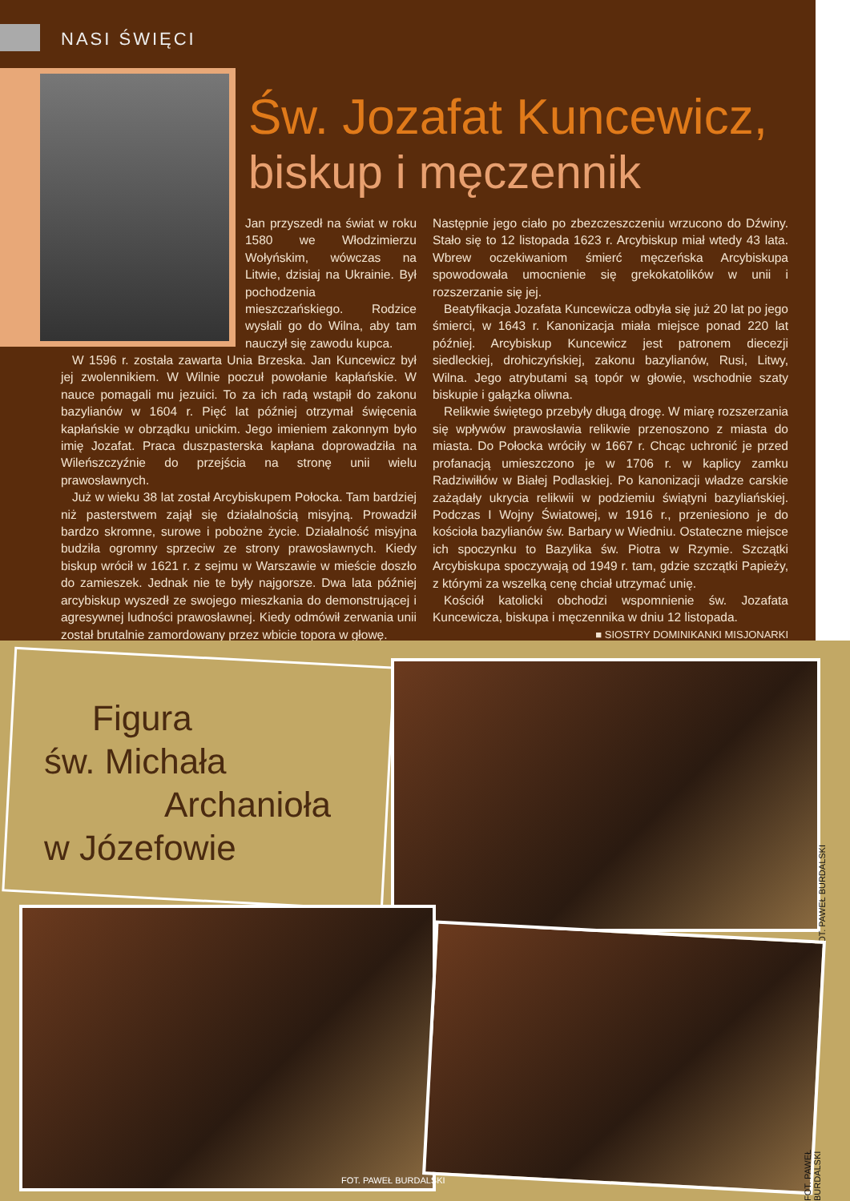NASI ŚWIĘCI
Św. Jozafat Kuncewicz,
biskup i męczennik
Jan przyszedł na świat w roku 1580 we Włodzimierzu Wołyńskim, wówczas na Litwie, dzisiaj na Ukrainie. Był pochodzenia mieszczańskiego. Rodzice wysłali go do Wilna, aby tam nauczył się zawodu kupca.
W 1596 r. została zawarta Unia Brzeska. Jan Kuncewicz był jej zwolennikiem. W Wilnie poczuł powołanie kapłańskie. W nauce pomagali mu jezuici. To za ich radą wstąpił do zakonu bazylianów w 1604 r. Pięć lat później otrzymał święcenia kapłańskie w obrządku unickim. Jego imieniem zakonnym było imię Jozafat. Praca duszpasterska kapłana doprowadziła na Wileńszczyźnie do przejścia na stronę unii wielu prawosławnych.
Już w wieku 38 lat został Arcybiskupem Połocka. Tam bardziej niż pasterstwem zajął się działalnością misyjną. Prowadził bardzo skromne, surowe i pobożne życie. Działalność misyjna budziła ogromny sprzeciw ze strony prawosławnych. Kiedy biskup wrócił w 1621 r. z sejmu w Warszawie w mieście doszło do zamieszek. Jednak nie te były najgorsze. Dwa lata później arcybiskup wyszedł ze swojego mieszkania do demonstrującej i agresywnej ludności prawosławnej. Kiedy odmówił zerwania unii został brutalnie zamordowany przez wbicie topora w głowę.
Następnie jego ciało po zbezczeszczeniu wrzucono do Dźwiny. Stało się to 12 listopada 1623 r. Arcybiskup miał wtedy 43 lata. Wbrew oczekiwaniom śmierć męczeńska Arcybiskupa spowodowała umocnienie się grekokatolików w unii i rozszerzanie się jej.
Beatyfikacja Jozafata Kuncewicza odbyła się już 20 lat po jego śmierci, w 1643 r. Kanonizacja miała miejsce ponad 220 lat później. Arcybiskup Kuncewicz jest patronem diecezji siedleckiej, drohiczyńskiej, zakonu bazylianów, Rusi, Litwy, Wilna. Jego atrybutami są topór w głowie, wschodnie szaty biskupie i gałązka oliwna.
Relikwie świętego przebyły długą drogę. W miarę rozszerzania się wpływów prawosławia relikwie przenoszono z miasta do miasta. Do Połocka wróciły w 1667 r. Chcąc uchronić je przed profanacją umieszczono je w 1706 r. w kaplicy zamku Radziwiłłów w Białej Podlaskiej. Po kanonizacji władze carskie zażądały ukrycia relikwii w podziemiu świątyni bazyliańskiej. Podczas I Wojny Światowej, w 1916 r., przeniesiono je do kościoła bazylianów św. Barbary w Wiedniu. Ostateczne miejsce ich spoczynku to Bazylika św. Piotra w Rzymie. Szczątki Arcybiskupa spoczywają od 1949 r. tam, gdzie szczątki Papieży, z którymi za wszelką cenę chciał utrzymać unię.
Kościół katolicki obchodzi wspomnienie św. Jozafata Kuncewicza, biskupa i męczennika w dniu 12 listopada.
■ SIOSTRY DOMINIKANKI MISJONARKI
Figura
św. Michała
Archanioła
w Józefowie
FOT. PAWEŁ BURDALSKI
FOT. PAWEŁ BURDALSKI
FOT. PAWEŁ BURDALSKI